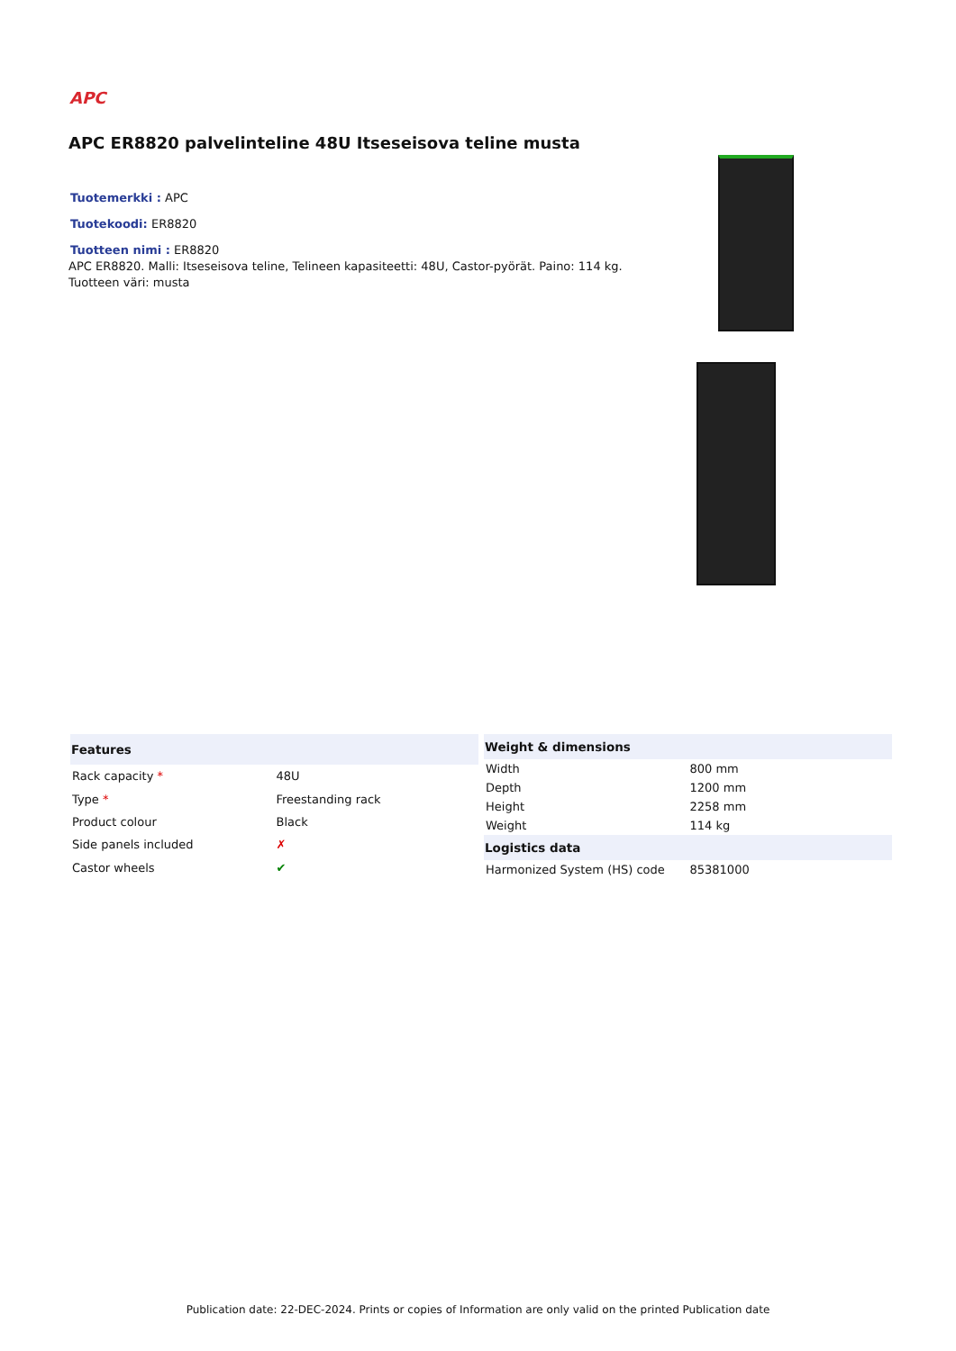APC
APC ER8820 palvelinteline 48U Itseseisova teline musta
Tuotemerkki : APC Tuotekoodi: ER8820 Tuotteen nimi : ER8820
APC ER8820. Malli: Itseseisova teline, Telineen kapasiteetti: 48U, Castor-pyörät. Paino: 114 kg. Tuotteen väri: musta
| Features | |
| --- | --- |
| Rack capacity * | 48U |
| Type * | Freestanding rack |
| Product colour | Black |
| Side panels included | ✗ |
| Castor wheels | ✔ |
| Weight & dimensions | |
| --- | --- |
| Width | 800 mm |
| Depth | 1200 mm |
| Height | 2258 mm |
| Weight | 114 kg |
| Logistics data | |
| Harmonized System (HS) code | 85381000 |
Publication date: 22-DEC-2024. Prints or copies of Information are only valid on the printed Publication date